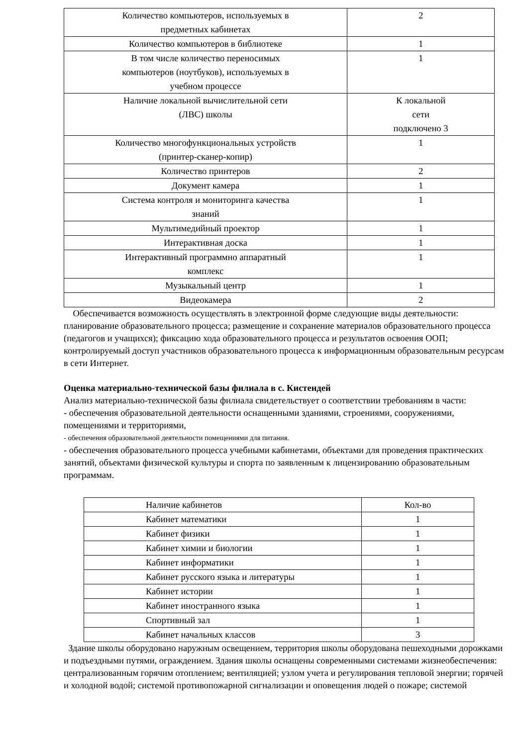| Количество компьютеров, используемых в предметных кабинетах | 2 |
| Количество компьютеров в библиотеке | 1 |
| В том числе количество переносимых компьютеров (ноутбуков), используемых в учебном процессе | 1 |
| Наличие локальной вычислительной сети (ЛВС) школы | К локальной сети подключено 3 |
| Количество многофункциональных устройств (принтер-сканер-копир) | 1 |
| Количество принтеров | 2 |
| Документ камера | 1 |
| Система контроля и мониторинга качества знаний | 1 |
| Мультимедийный проектор | 1 |
| Интерактивная доска | 1 |
| Интерактивный программно аппаратный комплекс | 1 |
| Музыкальный центр | 1 |
| Видеокамера | 2 |
Обеспечивается возможность осуществлять в электронной форме следующие виды деятельности: планирование образовательного процесса; размещение и сохранение материалов образовательного процесса (педагогов и учащихся); фиксацию хода образовательного процесса и результатов освоения ООП; контролируемый доступ участников образовательного процесса к информационным образовательным ресурсам в сети Интернет.
Оценка материально-технической базы филиала в с. Кистендей
Анализ материально-технической базы филиала свидетельствует о соответствии требованиям в части:
- обеспечения образовательной деятельности оснащенными зданиями, строениями, сооружениями, помещениями и территориями,
- обеспечения образовательной деятельности помещениями для питания.
- обеспечения образовательного процесса учебными кабинетами, объектами для проведения практических занятий, объектами физической культуры и спорта по заявленным к лицензированию образовательным программам.
| Наличие кабинетов | Кол-во |
| --- | --- |
| Кабинет математики | 1 |
| Кабинет физики | 1 |
| Кабинет химии и биологии | 1 |
| Кабинет информатики | 1 |
| Кабинет русского языка и литературы | 1 |
| Кабинет истории | 1 |
| Кабинет иностранного языка | 1 |
| Спортивный зал | 1 |
| Кабинет начальных классов | 3 |
Здание школы оборудовано наружным освещением, территория школы оборудована пешеходными дорожками и подъездными путями, ограждением. Здания школы оснащены современными системами жизнеобеспечения: централизованным горячим отоплением; вентиляцией; узлом учета и регулирования тепловой энергии; горячей и холодной водой; системой противопожарной сигнализации и оповещения людей о пожаре; системой